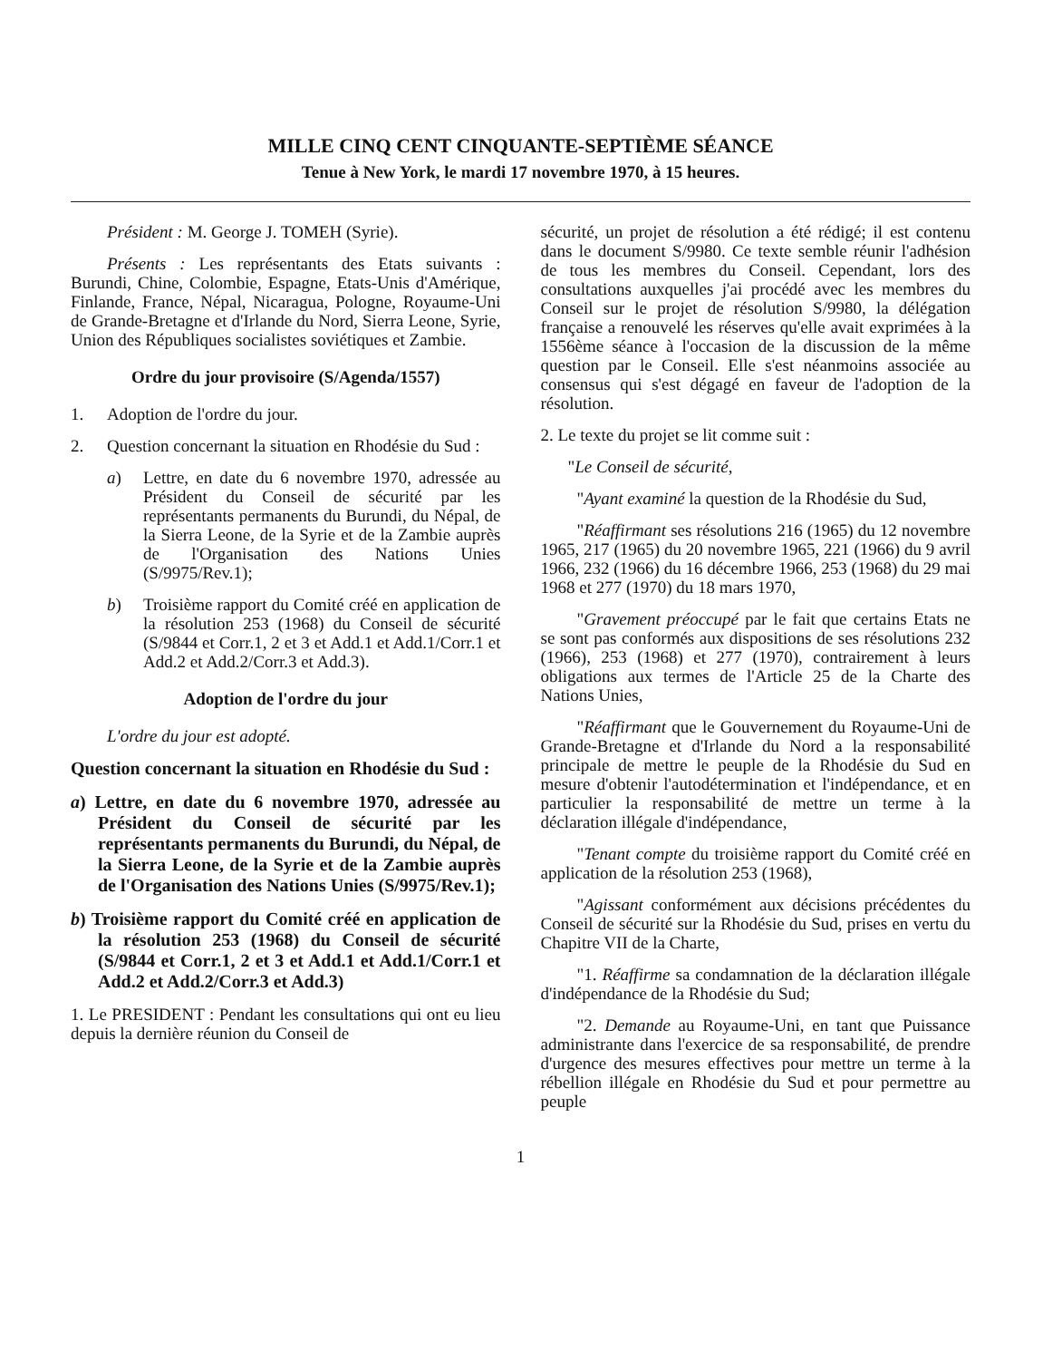MILLE CINQ CENT CINQUANTE-SEPTIÈME SÉANCE
Tenue à New York, le mardi 17 novembre 1970, à 15 heures.
Président : M. George J. TOMEH (Syrie).
Présents : Les représentants des Etats suivants : Burundi, Chine, Colombie, Espagne, Etats-Unis d'Amérique, Finlande, France, Népal, Nicaragua, Pologne, Royaume-Uni de Grande-Bretagne et d'Irlande du Nord, Sierra Leone, Syrie, Union des Républiques socialistes soviétiques et Zambie.
Ordre du jour provisoire (S/Agenda/1557)
1. Adoption de l'ordre du jour.
2. Question concernant la situation en Rhodésie du Sud :
a) Lettre, en date du 6 novembre 1970, adressée au Président du Conseil de sécurité par les représentants permanents du Burundi, du Népal, de la Sierra Leone, de la Syrie et de la Zambie auprès de l'Organisation des Nations Unies (S/9975/Rev.1);
b) Troisième rapport du Comité créé en application de la résolution 253 (1968) du Conseil de sécurité (S/9844 et Corr.1, 2 et 3 et Add.1 et Add.1/Corr.1 et Add.2 et Add.2/Corr.3 et Add.3).
Adoption de l'ordre du jour
L'ordre du jour est adopté.
Question concernant la situation en Rhodésie du Sud :
a) Lettre, en date du 6 novembre 1970, adressée au Président du Conseil de sécurité par les représentants permanents du Burundi, du Népal, de la Sierra Leone, de la Syrie et de la Zambie auprès de l'Organisation des Nations Unies (S/9975/Rev.1);
b) Troisième rapport du Comité créé en application de la résolution 253 (1968) du Conseil de sécurité (S/9844 et Corr.1, 2 et 3 et Add.1 et Add.1/Corr.1 et Add.2 et Add.2/Corr.3 et Add.3)
1. Le PRESIDENT : Pendant les consultations qui ont eu lieu depuis la dernière réunion du Conseil de
sécurité, un projet de résolution a été rédigé; il est contenu dans le document S/9980. Ce texte semble réunir l'adhésion de tous les membres du Conseil. Cependant, lors des consultations auxquelles j'ai procédé avec les membres du Conseil sur le projet de résolution S/9980, la délégation française a renouvelé les réserves qu'elle avait exprimées à la 1556ème séance à l'occasion de la discussion de la même question par le Conseil. Elle s'est néanmoins associée au consensus qui s'est dégagé en faveur de l'adoption de la résolution.
2. Le texte du projet se lit comme suit :
"Le Conseil de sécurité,
"Ayant examiné la question de la Rhodésie du Sud,
"Réaffirmant ses résolutions 216 (1965) du 12 novembre 1965, 217 (1965) du 20 novembre 1965, 221 (1966) du 9 avril 1966, 232 (1966) du 16 décembre 1966, 253 (1968) du 29 mai 1968 et 277 (1970) du 18 mars 1970,
"Gravement préoccupé par le fait que certains Etats ne se sont pas conformés aux dispositions de ses résolutions 232 (1966), 253 (1968) et 277 (1970), contrairement à leurs obligations aux termes de l'Article 25 de la Charte des Nations Unies,
"Réaffirmant que le Gouvernement du Royaume-Uni de Grande-Bretagne et d'Irlande du Nord a la responsabilité principale de mettre le peuple de la Rhodésie du Sud en mesure d'obtenir l'autodétermination et l'indépendance, et en particulier la responsabilité de mettre un terme à la déclaration illégale d'indépendance,
"Tenant compte du troisième rapport du Comité créé en application de la résolution 253 (1968),
"Agissant conformément aux décisions précédentes du Conseil de sécurité sur la Rhodésie du Sud, prises en vertu du Chapitre VII de la Charte,
"1. Réaffirme sa condamnation de la déclaration illégale d'indépendance de la Rhodésie du Sud;
"2. Demande au Royaume-Uni, en tant que Puissance administrante dans l'exercice de sa responsabilité, de prendre d'urgence des mesures effectives pour mettre un terme à la rébellion illégale en Rhodésie du Sud et pour permettre au peuple
1